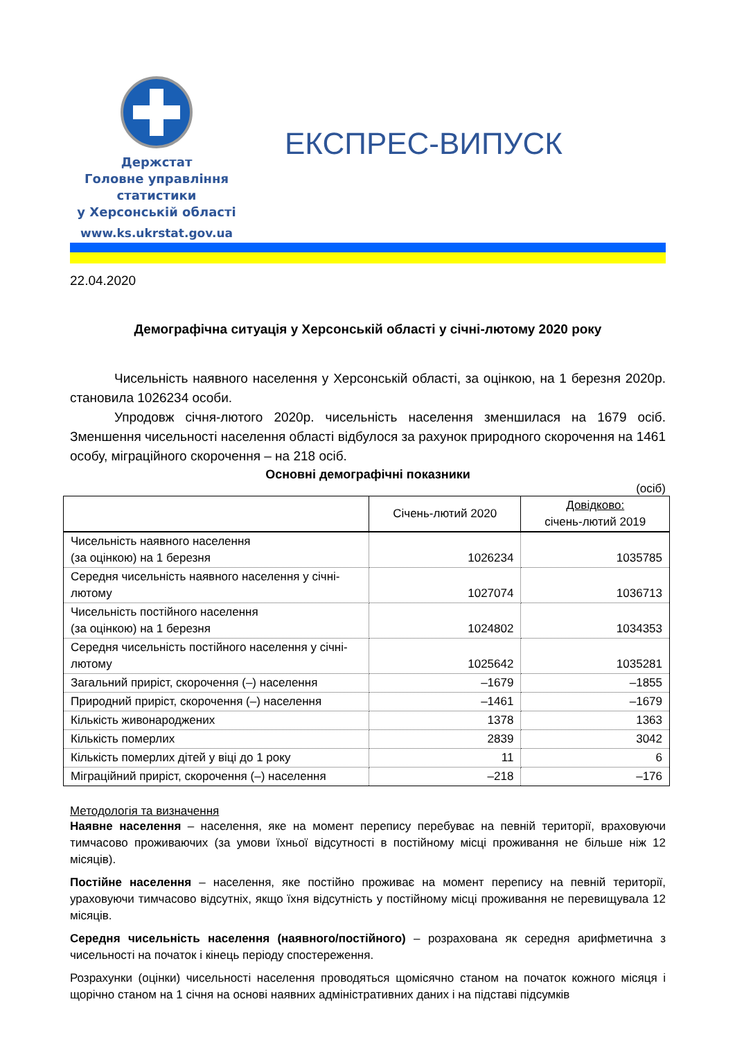Держстат
Головне управління
статистики
у Херсонській області
www.ks.ukrstat.gov.ua
ЕКСПРЕС-ВИПУСК
22.04.2020
Демографічна ситуація у Херсонській області у січні-лютому 2020 року
Чисельність наявного населення у Херсонській області, за оцінкою, на 1 березня 2020р. становила 1026234 особи.
Упродовж січня-лютого 2020р. чисельність населення зменшилася на 1679 осіб. Зменшення чисельності населення області відбулося за рахунок природного скорочення на 1461 особу, міграційного скорочення – на 218 осіб.
Основні демографічні показники
(осіб)
| | Січень-лютий 2020 | Довідково: січень-лютий 2019 |
| --- | --- | --- |
| Чисельність наявного населення (за оцінкою) на 1 березня | 1026234 | 1035785 |
| Середня чисельність наявного населення у січні-лютому | 1027074 | 1036713 |
| Чисельність постійного населення (за оцінкою) на 1 березня | 1024802 | 1034353 |
| Середня чисельність постійного населення у січні-лютому | 1025642 | 1035281 |
| Загальний приріст, скорочення (–) населення | –1679 | –1855 |
| Природний приріст, скорочення (–) населення | –1461 | –1679 |
| Кількість живонароджених | 1378 | 1363 |
| Кількість померлих | 2839 | 3042 |
| Кількість померлих дітей у віці до 1 року | 11 | 6 |
| Міграційний приріст, скорочення (–) населення | –218 | –176 |
Методологія та визначення
Наявне населення – населення, яке на момент перепису перебуває на певній території, враховуючи тимчасово проживаючих (за умови їхньої відсутності в постійному місці проживання не більше ніж 12 місяців).
Постійне населення – населення, яке постійно проживає на момент перепису на певній території, ураховуючи тимчасово відсутніх, якщо їхня відсутність у постійному місці проживання не перевищувала 12 місяців.
Середня чисельність населення (наявного/постійного) – розрахована як середня арифметична з чисельності на початок і кінець періоду спостереження.
Розрахунки (оцінки) чисельності населення проводяться щомісячно станом на початок кожного місяця і щорічно станом на 1 січня на основі наявних адміністративних даних і на підставі підсумків